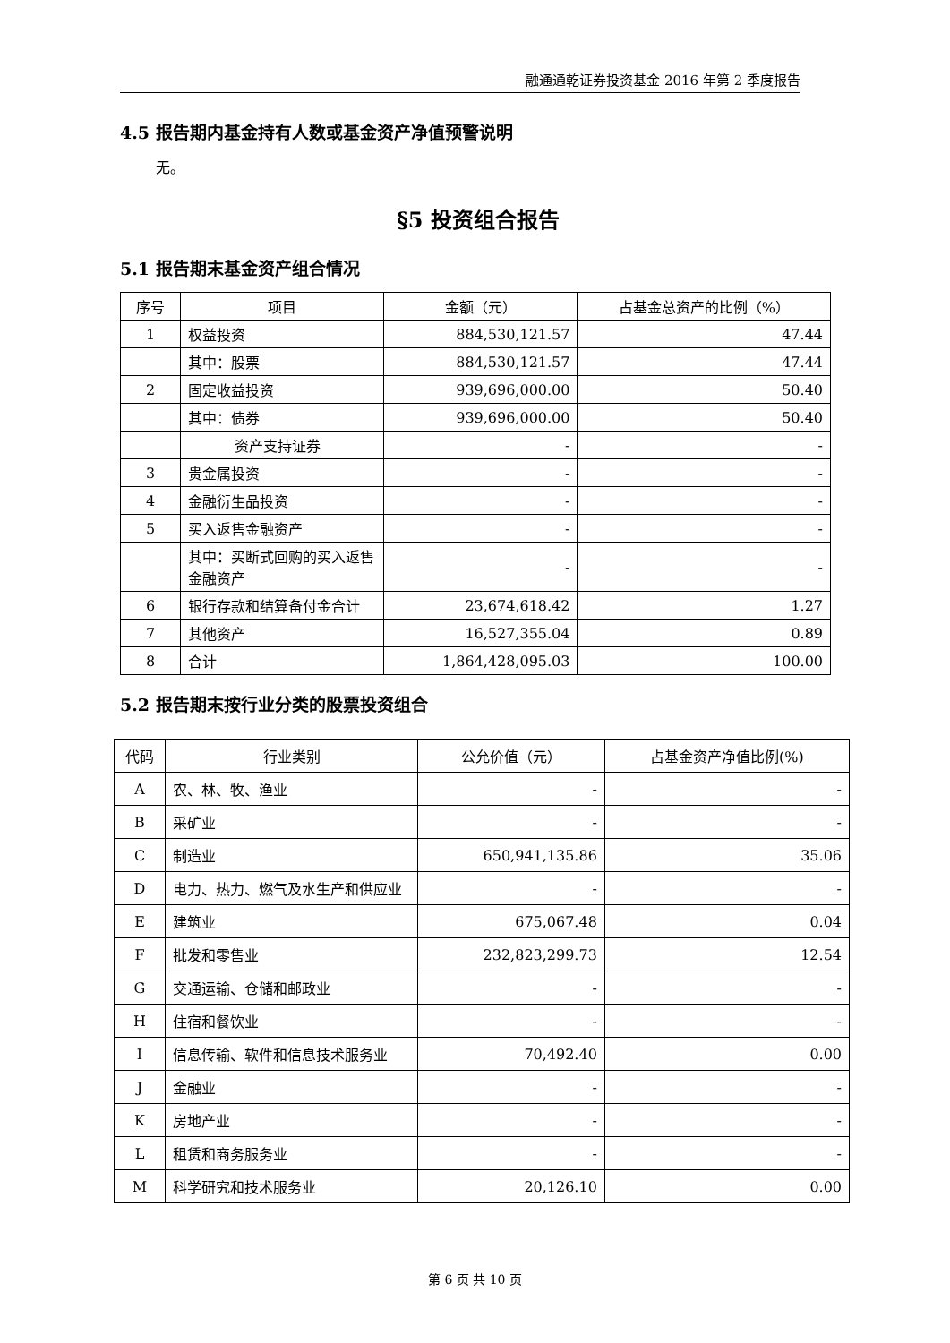融通通乾证券投资基金 2016 年第 2 季度报告
4.5 报告期内基金持有人数或基金资产净值预警说明
无。
§5 投资组合报告
5.1 报告期末基金资产组合情况
| 序号 | 项目 | 金额（元） | 占基金总资产的比例（%） |
| --- | --- | --- | --- |
| 1 | 权益投资 | 884,530,121.57 | 47.44 |
| | 其中：股票 | 884,530,121.57 | 47.44 |
| 2 | 固定收益投资 | 939,696,000.00 | 50.40 |
| | 其中：债券 | 939,696,000.00 | 50.40 |
| | 资产支持证券 | - | - |
| 3 | 贵金属投资 | - | - |
| 4 | 金融衍生品投资 | - | - |
| 5 | 买入返售金融资产 | - | - |
| | 其中：买断式回购的买入返售金融资产 | - | - |
| 6 | 银行存款和结算备付金合计 | 23,674,618.42 | 1.27 |
| 7 | 其他资产 | 16,527,355.04 | 0.89 |
| 8 | 合计 | 1,864,428,095.03 | 100.00 |
5.2 报告期末按行业分类的股票投资组合
| 代码 | 行业类别 | 公允价值（元） | 占基金资产净值比例(%) |
| --- | --- | --- | --- |
| A | 农、林、牧、渔业 | - | - |
| B | 采矿业 | - | - |
| C | 制造业 | 650,941,135.86 | 35.06 |
| D | 电力、热力、燃气及水生产和供应业 | - | - |
| E | 建筑业 | 675,067.48 | 0.04 |
| F | 批发和零售业 | 232,823,299.73 | 12.54 |
| G | 交通运输、仓储和邮政业 | - | - |
| H | 住宿和餐饮业 | - | - |
| I | 信息传输、软件和信息技术服务业 | 70,492.40 | 0.00 |
| J | 金融业 | - | - |
| K | 房地产业 | - | - |
| L | 租赁和商务服务业 | - | - |
| M | 科学研究和技术服务业 | 20,126.10 | 0.00 |
第 6 页 共 10 页